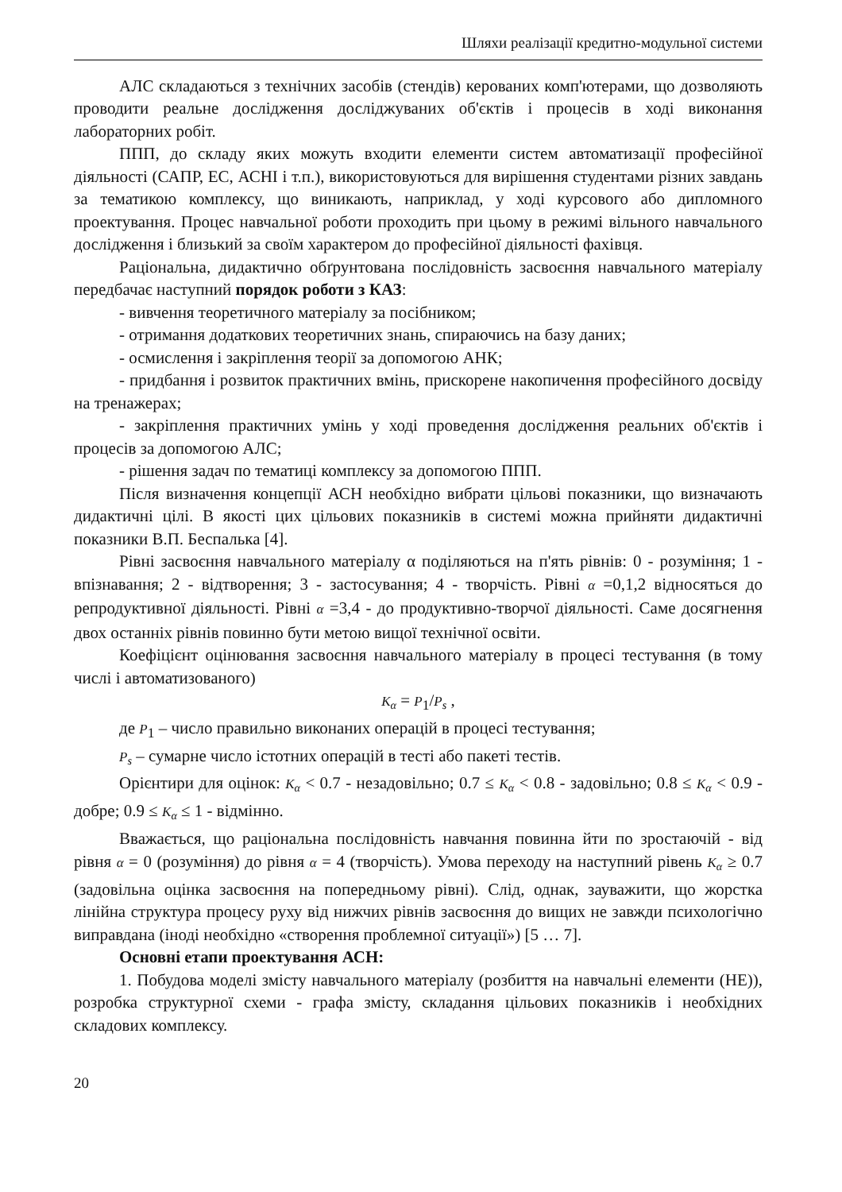Шляхи реалізації кредитно-модульної системи
АЛС складаються з технічних засобів (стендів) керованих комп'ютерами, що дозволяють проводити реальне дослідження досліджуваних об'єктів і процесів в ході виконання лабораторних робіт.
ППП, до складу яких можуть входити елементи систем автоматизації професійної діяльності (САПР, ЕС, АСНІ і т.п.), використовуються для вирішення студентами різних завдань за тематикою комплексу, що виникають, наприклад, у ході курсового або дипломного проектування. Процес навчальної роботи проходить при цьому в режимі вільного навчального дослідження і близький за своїм характером до професійної діяльності фахівця.
Раціональна, дидактично обґрунтована послідовність засвоєння навчального матеріалу передбачає наступний порядок роботи з КАЗ:
- вивчення теоретичного матеріалу за посібником;
- отримання додаткових теоретичних знань, спираючись на базу даних;
- осмислення і закріплення теорії за допомогою АНК;
- придбання і розвиток практичних вмінь, прискорене накопичення професійного досвіду на тренажерах;
- закріплення практичних умінь у ході проведення дослідження реальних об'єктів і процесів за допомогою АЛС;
- рішення задач по тематиці комплексу за допомогою ППП.
Після визначення концепції АСН необхідно вибрати цільові показники, що визначають дидактичні цілі. В якості цих цільових показників в системі можна прийняти дидактичні показники В.П. Беспалька [4].
Рівні засвоєння навчального матеріалу α поділяються на п'ять рівнів: 0 - розуміння; 1 - впізнавання; 2 - відтворення; 3 - застосування; 4 - творчість. Рівні α =0,1,2 відносяться до репродуктивної діяльності. Рівні α =3,4 - до продуктивно-творчої діяльності. Саме досягнення двох останніх рівнів повинно бути метою вищої технічної освіти.
Коефіцієнт оцінювання засвоєння навчального матеріалу в процесі тестування (в тому числі і автоматизованого)
K<sub>α</sub> = P<sub>1</sub>/P<sub>s</sub> ,
де P<sub>1</sub> – число правильно виконаних операцій в процесі тестування;
P<sub>s</sub> – сумарне число істотних операцій в тесті або пакеті тестів.
Орієнтири для оцінок: K<sub>α</sub> < 0.7 - незадовільно; 0.7 ≤ K<sub>α</sub> < 0.8 - задовільно; 0.8 ≤ K<sub>α</sub> < 0.9 - добре; 0.9 ≤ K<sub>α</sub> ≤ 1 - відмінно.
Вважається, що раціональна послідовність навчання повинна йти по зростаючій - від рівня α = 0 (розуміння) до рівня α = 4 (творчість). Умова переходу на наступний рівень K<sub>α</sub> ≥ 0.7 (задовільна оцінка засвоєння на попередньому рівні). Слід, однак, зауважити, що жорстка лінійна структура процесу руху від нижчих рівнів засвоєння до вищих не завжди психологічно виправдана (іноді необхідно «створення проблемної ситуації») [5 … 7].
Основні етапи проектування АСН:
1. Побудова моделі змісту навчального матеріалу (розбиття на навчальні елементи (НЕ)), розробка структурної схеми - графа змісту, складання цільових показників і необхідних складових комплексу.
20